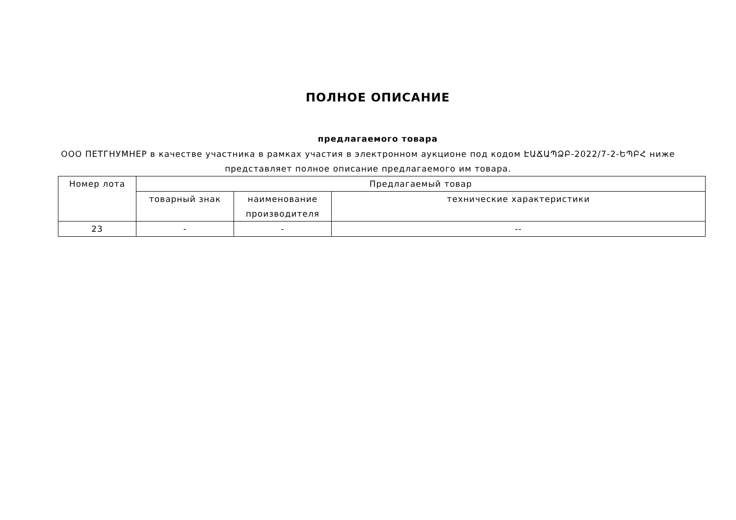ПОЛНОЕ ОПИСАНИЕ
предлагаемого товара
ООО ПЕТГНУМНЕР в качестве участника в рамках участия в электронном аукционе под кодом ԷԱՃԱՊՁԲ-2022/7-2-ԵՊԲՀ ниже представляет полное описание предлагаемого им товара.
| Номер лота | Предлагаемый товар | | |
| --- | --- | --- | --- |
| | товарный знак | наименование производителя | технические характеристики |
| 23 | - | - | -- |